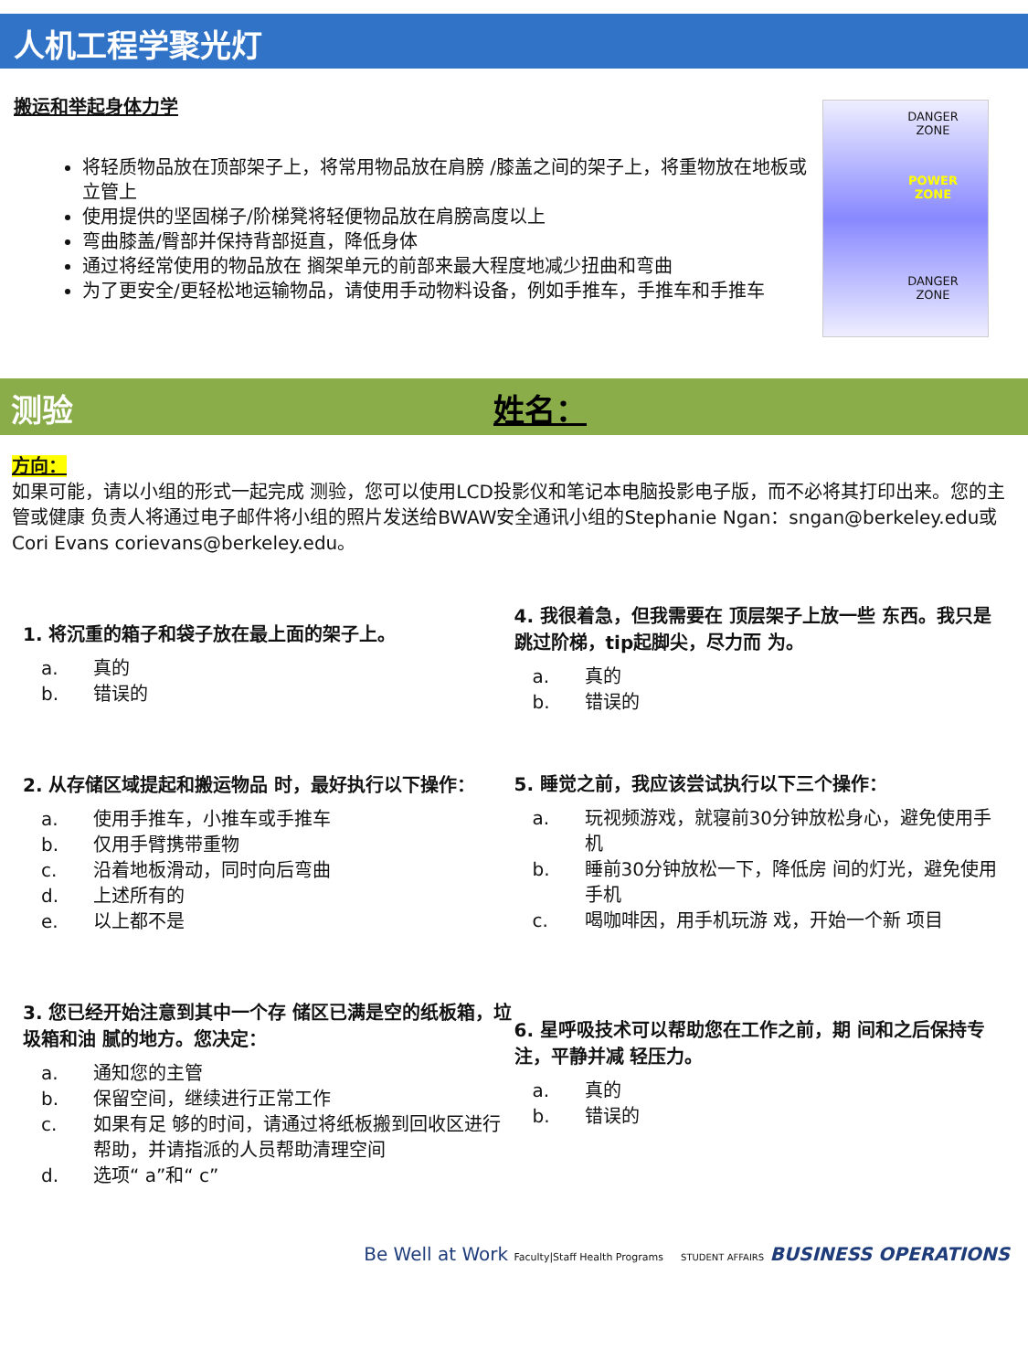人机工程学聚光灯
搬运和举起身体力学
将轻质物品放在顶部架子上，将常用物品放在肩膀 /膝盖之间的架子上，将重物放在地板或立管上
使用提供的坚固梯子/阶梯凳将轻便物品放在肩膀高度以上
弯曲膝盖/臀部并保持背部挺直，降低身体
通过将经常使用的物品放在 搁架单元的前部来最大程度地减少扭曲和弯曲
为了更安全/更轻松地运输物品，请使用手动物料设备，例如手推车，手推车和手推车
DANGER
ZONE
POWER
ZONE
DANGER
ZONE
测验 姓名：
方向：
如果可能，请以小组的形式一起完成 测验，您可以使用LCD投影仪和笔记本电脑投影电子版，而不必将其打印出来。您的主管或健康 负责人将通过电子邮件将小组的照片发送给BWAW安全通讯小组的Stephanie Ngan：sngan@berkeley.edu或Cori Evans corievans@berkeley.edu。
1. 将沉重的箱子和袋子放在最上面的架子上。
a. 真的
b. 错误的
2. 从存储区域提起和搬运物品 时，最好执行以下操作：
a. 使用手推车，小推车或手推车
b. 仅用手臂携带重物
c. 沿着地板滑动，同时向后弯曲
d. 上述所有的
e. 以上都不是
3. 您已经开始注意到其中一个存 储区已满是空的纸板箱，垃圾箱和油 腻的地方。您决定：
a. 通知您的主管
b. 保留空间，继续进行正常工作
c. 如果有足 够的时间，请通过将纸板搬到回收区进行帮助，并请指派的人员帮助清理空间
d. 选项“ a”和“ c”
4. 我很着急，但我需要在 顶层架子上放一些 东西。我只是跳过阶梯，tip起脚尖，尽力而 为。
a. 真的
b. 错误的
5. 睡觉之前，我应该尝试执行以下三个操作：
a. 玩视频游戏，就寝前30分钟放松身心，避免使用手机
b. 睡前30分钟放松一下，降低房 间的灯光，避免使用手机
c. 喝咖啡因，用手机玩游 戏，开始一个新 项目
6. 星呼吸技术可以帮助您在工作之前，期 间和之后保持专注，平静并减 轻压力。
a. 真的
b. 错误的
Be Well at Work Faculty|Staff Health Programs STUDENT AFFAIRS BUSINESS OPERATIONS